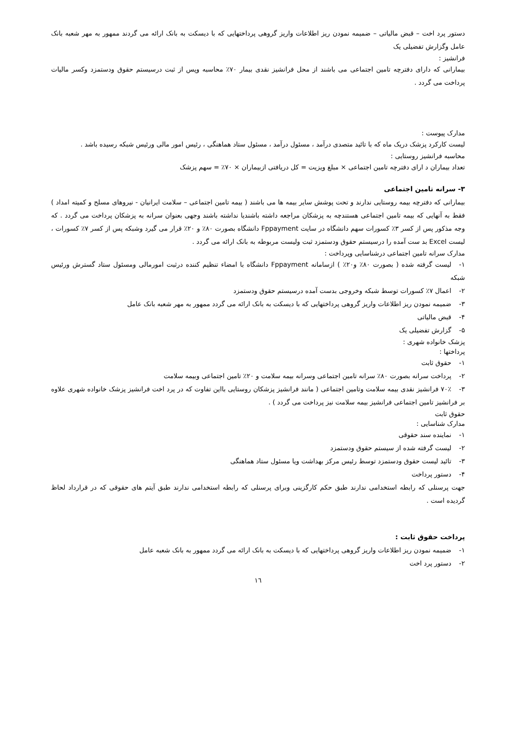دستور پرد اخت – قبض مالیاتی – ضمیمه نمودن ریز اطلاعات واریز گروهی پرداختهایی که با دیسکت به بانک ارائه می گردند ممهور به مهر شعبه بانک عامل وگزارش تفضیلی یک
فرانشیز :
بیمارانی که دارای دفترچه تامین اجتماعی می باشند از محل فرانشیز نقدی بیمار ۷۰٪ محاسبه وپس از ثبت درسیستم حقوق ودستمزد وکسر مالیات پرداخت می گردد .
مدارک پیوست :
لیست کارکرد پزشک دریک ماه که با تائید متصدی درآمد ، مسئول درآمد ، مسئول ستاد هماهنگی ، رئیس امور مالی ورئیس شبکه رسیده باشد .
محاسبه فرانشیز روستایی :
تعداد بیماران د ارای دفترچه تامین اجتماعی × مبلغ ویزیت = کل دریافتی ازبیماران × ۷۰٪ = سهم پزشک
۳- سرانه تامین اجتماعی
بیمارانی که دفترچه بیمه روستایی ندارند و تحت پوشش سایر بیمه ها می باشند ( بیمه تامین اجتماعی – سلامت ایرانیان - نیروهای مسلح و کمیته امداد ) فقط به آنهایی که بیمه تامین اجتماعی هستندچه به پزشکان مراجعه داشته باشندیا نداشته باشند وجهی بعنوان سرانه به پزشکان پرداخت می گردد . که وجه مذکور پس از کسر ۳٪ کسورات سهم دانشگاه در سایت Fppayment دانشگاه بصورت ۸۰٪ و ۲۰٪ قرار می گیرد وشبکه پس از کسر ۷٪ کسورات ، لیست Excel بد ست آمده را درسیستم حقوق ودستمزد ثبت ولیست مربوطه به بانک ارائه می گردد .
مدارک سرانه تامین اجتماعی درشناسایی وپرداخت :
۱- لیست گرفته شده ( بصورت ۸۰٪ و۲۰٪ ) ازسامانه Fppayment دانشگاه با امضاء تنظیم کننده درثبت امورمالی ومسئول ستاد گسترش ورئیس شبکه
۲- اعمال ۷٪ کسورات توسط شبکه وخروجی بدست آمده درسیستم حقوق ودستمزد
۳- ضمیمه نمودن ریز اطلاعات واریز گروهی پرداختهایی که با دیسکت به بانک ارائه می گردد ممهور به مهر شعبه بانک عامل
۴- قبض مالیاتی
۵- گزارش تفضیلی یک
پزشک خانواده شهری :
پرداختها :
۱- حقوق ثابت
۲- پرداخت سرانه بصورت ۸۰٪ سرانه تامین اجتماعی وسرانه بیمه سلامت و ۲۰٪ تامین اجتماعی وبیمه سلامت
۳- ۷۰٪ فرانشیز نقدی بیمه سلامت وتامین اجتماعی ( مانند فرانشیز پزشکان روستایی بااین تفاوت که در پرد اخت فرانشیز پزشک خانواده شهری علاوه بر فرانشیز تامین اجتماعی فرانشیز بیمه سلامت نیز پرداخت می گردد ) .
حقوق ثابت
مدارک شناسایی :
۱- نماینده سند حقوقی
۲- لیست گرفته شده از سیستم حقوق ودستمزد
۳- تائید لیست حقوق ودستمزد توسط رئیس مرکز بهداشت ویا مسئول ستاد هماهنگی
۴- دستور پرداخت
جهت پرسنلی که رابطه استخدامی ندارند طبق حکم کارگزینی وبرای پرسنلی که رابطه استخدامی ندارند طبق آیتم های حقوقی که در قرارداد لحاظ گردیده است .
پرداخت حقوق ثابت :
۱- ضمیمه نمودن ریز اطلاعات واریز گروهی پرداختهایی که با دیسکت به بانک ارائه می گردد ممهور به بانک شعبه عامل
۲- دستور پرد اخت
۱٦